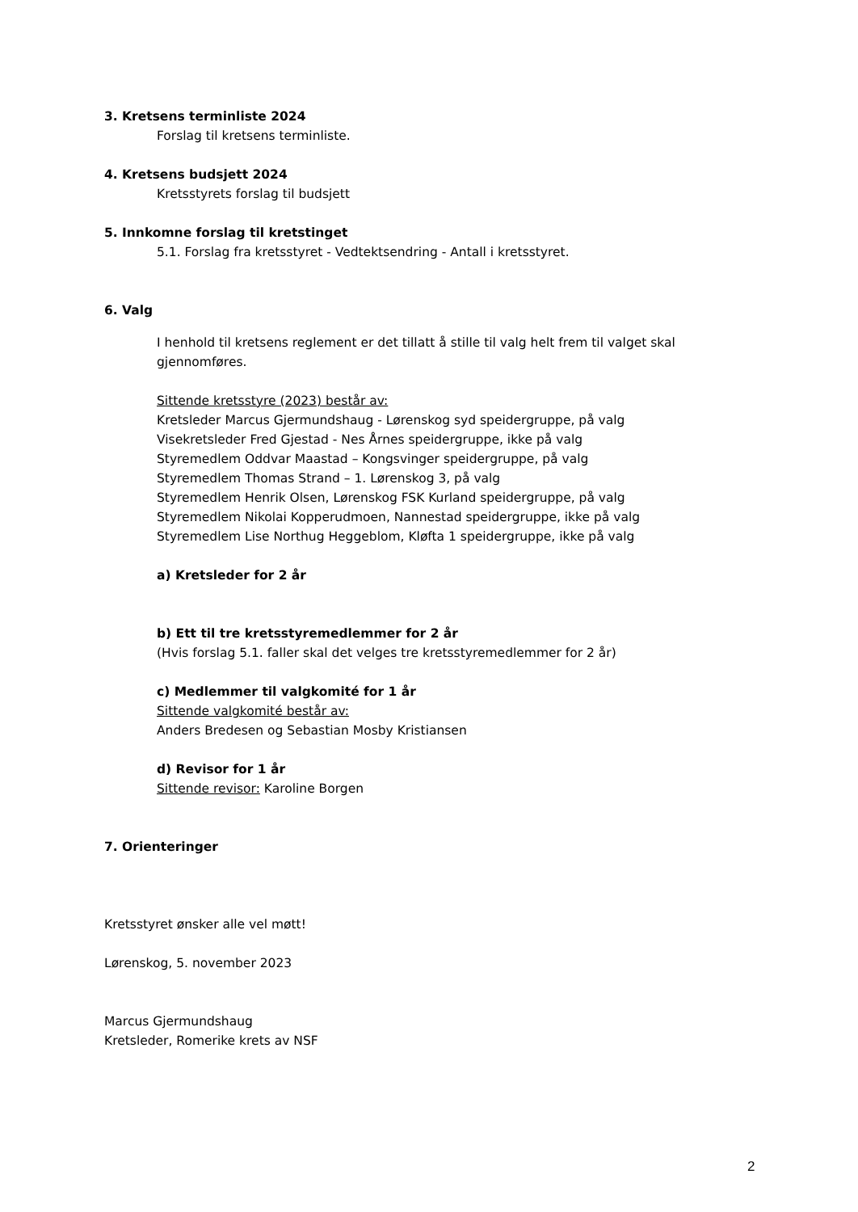3. Kretsens terminliste 2024
Forslag til kretsens terminliste.
4. Kretsens budsjett 2024
Kretsstyrets forslag til budsjett
5. Innkomne forslag til kretstinget
5.1. Forslag fra kretsstyret - Vedtektsendring - Antall i kretsstyret.
6. Valg
I henhold til kretsens reglement er det tillatt å stille til valg helt frem til valget skal gjennomføres.
Sittende kretsstyre (2023) består av:
Kretsleder Marcus Gjermundshaug - Lørenskog syd speidergruppe, på valg
Visekretsleder Fred Gjestad - Nes Årnes speidergruppe, ikke på valg
Styremedlem Oddvar Maastad – Kongsvinger speidergruppe, på valg
Styremedlem Thomas Strand – 1. Lørenskog 3, på valg
Styremedlem Henrik Olsen, Lørenskog FSK Kurland speidergruppe, på valg
Styremedlem Nikolai Kopperudmoen, Nannestad speidergruppe, ikke på valg
Styremedlem Lise Northug Heggeblom, Kløfta 1 speidergruppe, ikke på valg
a) Kretsleder for 2 år
b) Ett til tre kretsstyremedlemmer for 2 år
(Hvis forslag 5.1. faller skal det velges tre kretsstyremedlemmer for 2 år)
c) Medlemmer til valgkomité for 1 år
Sittende valgkomité består av:
Anders Bredesen og Sebastian Mosby Kristiansen
d) Revisor for 1 år
Sittende revisor: Karoline Borgen
7. Orienteringer
Kretsstyret ønsker alle vel møtt!
Lørenskog, 5. november 2023
Marcus Gjermundshaug
Kretsleder, Romerike krets av NSF
2